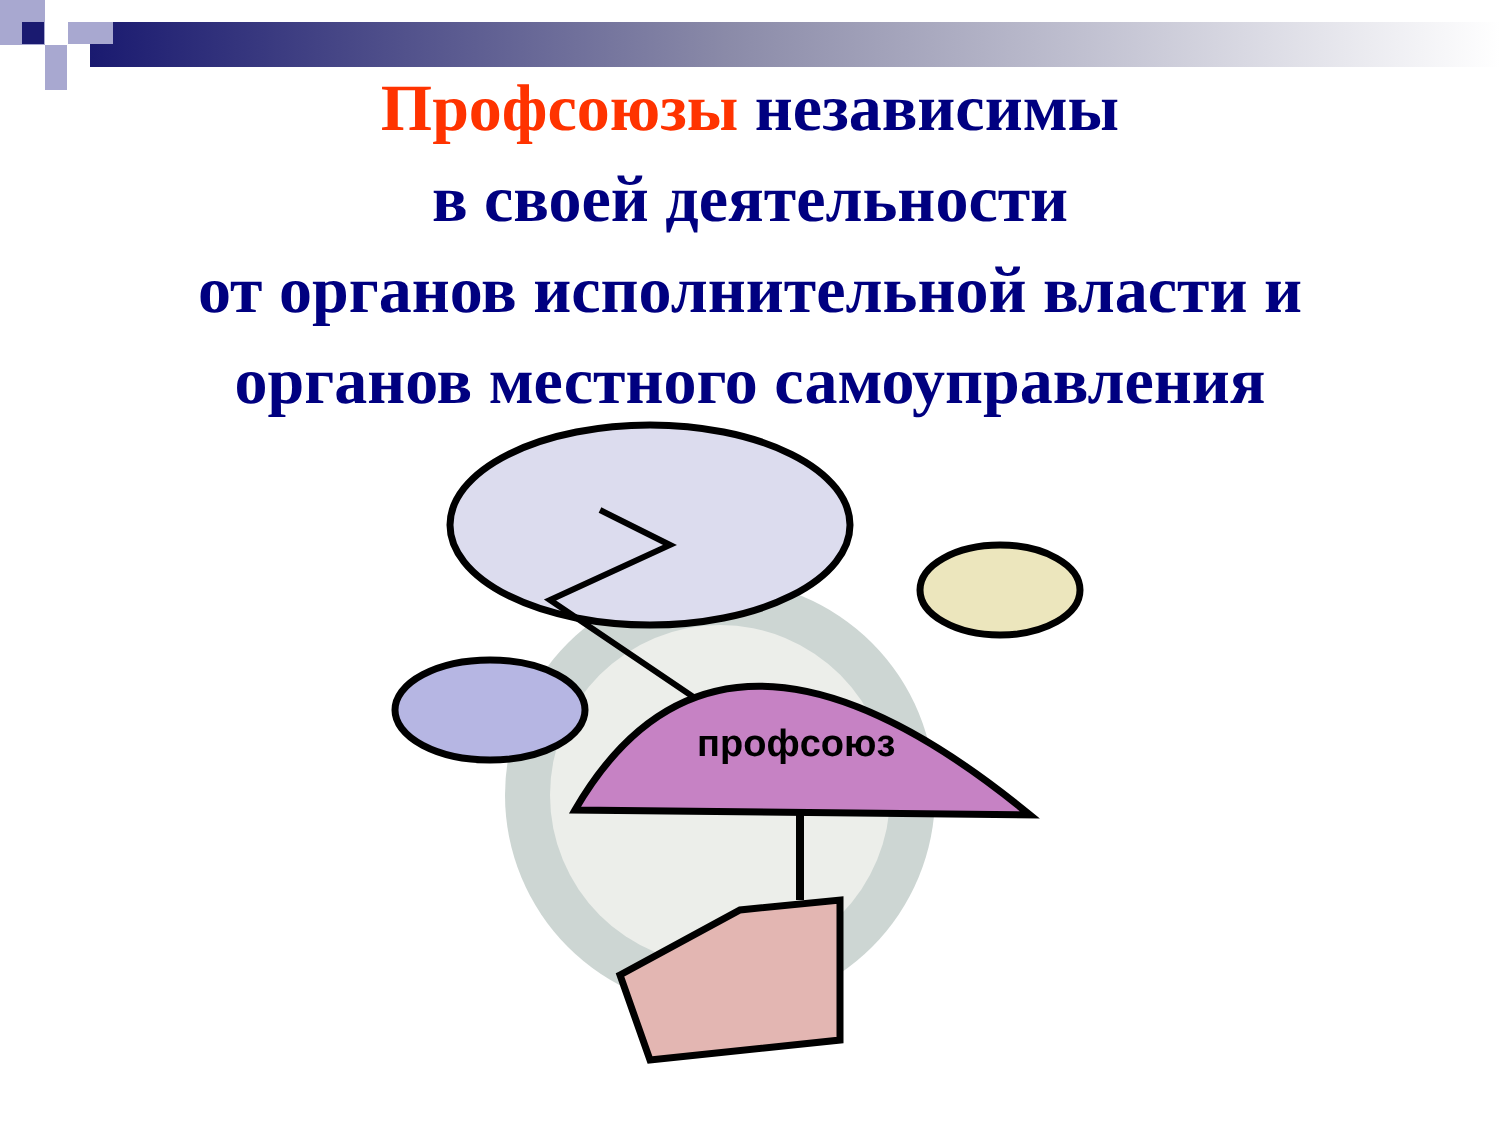Профсоюзы независимы
в своей деятельности
от органов исполнительной власти и
органов местного самоуправления
профсоюз